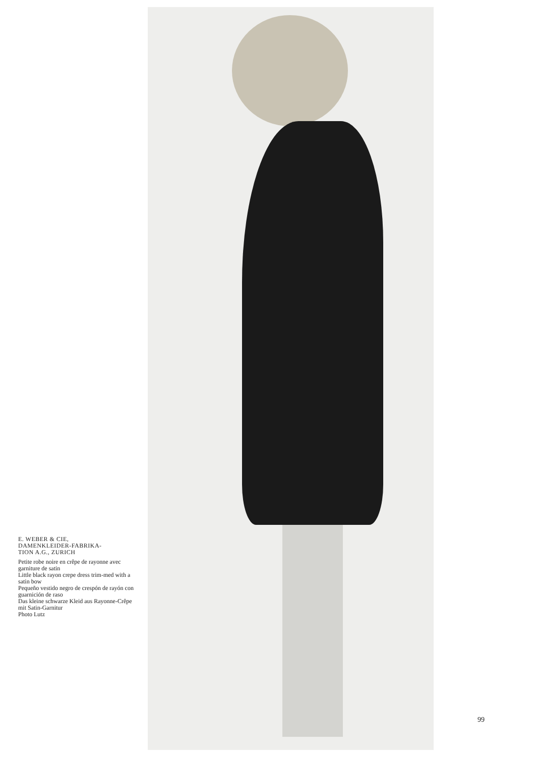E. WEBER & CIE,
DAMENKLEIDER-FABRIKA-
TION A.G., ZURICH
Petite robe noire en crêpe de rayonne avec garniture de satin
Little black rayon crepe dress trim-med with a satin bow
Pequeño vestido negro de crespón de rayón con guarnición de raso
Das kleine schwarze Kleid aus Rayonne-Crêpe mit Satin-Garnitur
Photo Lutz
99